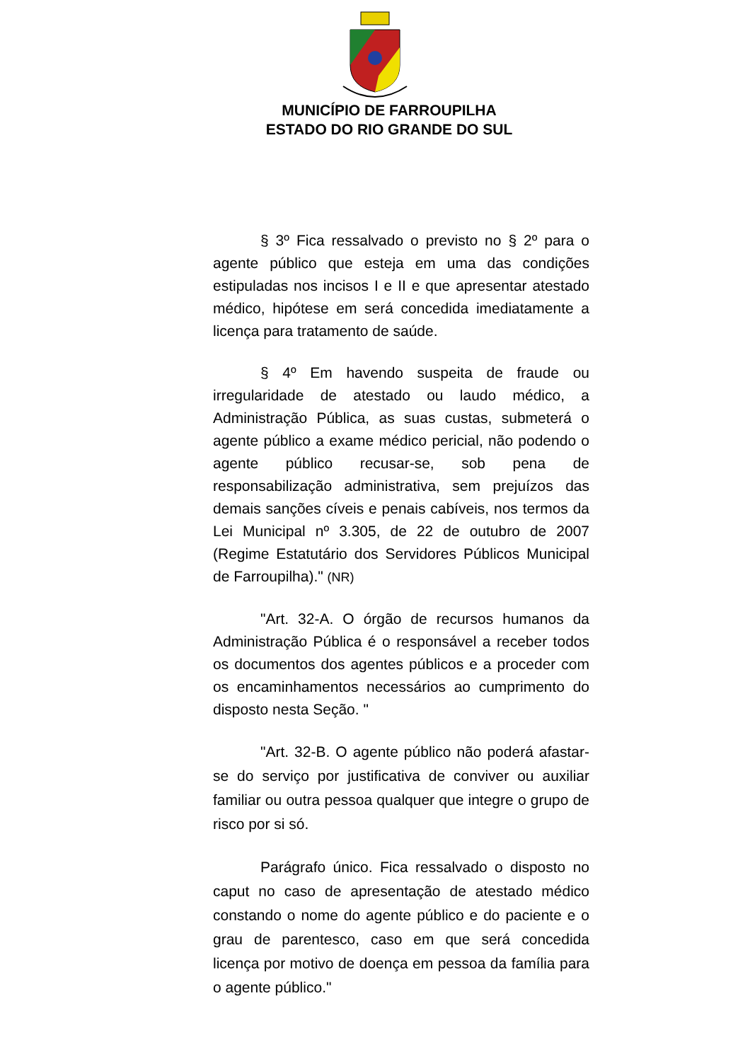MUNICÍPIO DE FARROUPILHA
ESTADO DO RIO GRANDE DO SUL
§ 3º Fica ressalvado o previsto no § 2º para o agente público que esteja em uma das condições estipuladas nos incisos I e II e que apresentar atestado médico, hipótese em será concedida imediatamente a licença para tratamento de saúde.
§ 4º Em havendo suspeita de fraude ou irregularidade de atestado ou laudo médico, a Administração Pública, as suas custas, submeterá o agente público a exame médico pericial, não podendo o agente público recusar-se, sob pena de responsabilização administrativa, sem prejuízos das demais sanções cíveis e penais cabíveis, nos termos da Lei Municipal nº 3.305, de 22 de outubro de 2007 (Regime Estatutário dos Servidores Públicos Municipal de Farroupilha)." (NR)
"Art. 32-A. O órgão de recursos humanos da Administração Pública é o responsável a receber todos os documentos dos agentes públicos e a proceder com os encaminhamentos necessários ao cumprimento do disposto nesta Seção. "
"Art. 32-B. O agente público não poderá afastar-se do serviço por justificativa de conviver ou auxiliar familiar ou outra pessoa qualquer que integre o grupo de risco por si só.
Parágrafo único. Fica ressalvado o disposto no caput no caso de apresentação de atestado médico constando o nome do agente público e do paciente e o grau de parentesco, caso em que será concedida licença por motivo de doença em pessoa da família para o agente público."